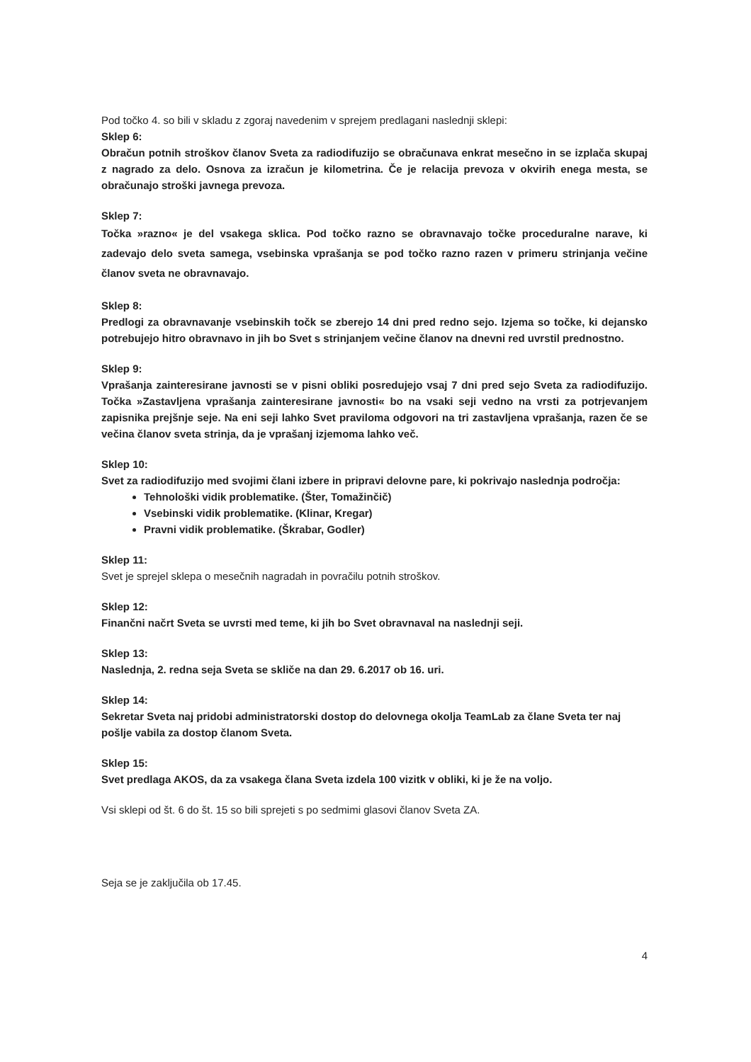Pod točko 4. so bili v skladu z zgoraj navedenim v sprejem predlagani naslednji sklepi:
Sklep 6:
Obračun potnih stroškov članov Sveta za radiodifuzijo se obračunava enkrat mesečno in se izplača skupaj z nagrado za delo. Osnova za izračun je kilometrina. Če je relacija prevoza v okvirih enega mesta, se obračunajo stroški javnega prevoza.
Sklep 7:
Točka »razno« je del vsakega sklica. Pod točko razno se obravnavajo točke proceduralne narave, ki zadevajo delo sveta samega, vsebinska vprašanja se pod točko razno razen v primeru strinjanja večine članov sveta ne obravnavajo.
Sklep 8:
Predlogi za obravnavanje vsebinskih točk se zberejo 14 dni pred redno sejo. Izjema so točke, ki dejansko potrebujejo hitro obravnavo in jih bo Svet s strinjanjem večine članov na dnevni red uvrstil prednostno.
Sklep 9:
Vprašanja zainteresirane javnosti se v pisni obliki posredujejo vsaj 7 dni pred sejo Sveta za radiodifuzijo. Točka »Zastavljena vprašanja zainteresirane javnosti« bo na vsaki seji vedno na vrsti za potrjevanjem zapisnika prejšnje seje. Na eni seji lahko Svet praviloma odgovori na tri zastavljena vprašanja, razen če se večina članov sveta strinja, da je vprašanj izjemoma lahko več.
Sklep 10:
Svet za radiodifuzijo med svojimi člani izbere in pripravi delovne pare, ki pokrivajo naslednja področja:
Tehnološki vidik problematike. (Šter, Tomažinčič)
Vsebinski vidik problematike. (Klinar, Kregar)
Pravni vidik problematike. (Škrabar, Godler)
Sklep 11:
Svet je sprejel sklepa o mesečnih nagradah in povračilu potnih stroškov.
Sklep 12:
Finančni načrt Sveta se uvrsti med teme, ki jih bo Svet obravnaval na naslednji seji.
Sklep 13:
Naslednja, 2. redna seja Sveta se skliče na dan 29. 6.2017 ob 16. uri.
Sklep 14:
Sekretar Sveta naj pridobi administratorski dostop do delovnega okolja TeamLab za člane Sveta ter naj pošlje vabila za dostop članom Sveta.
Sklep 15:
Svet predlaga AKOS, da za vsakega člana Sveta izdela 100 vizitk v obliki, ki je že na voljo.
Vsi sklepi od št. 6 do št. 15 so bili sprejeti s po sedmimi glasovi članov Sveta ZA.
Seja se je zaključila ob 17.45.
4